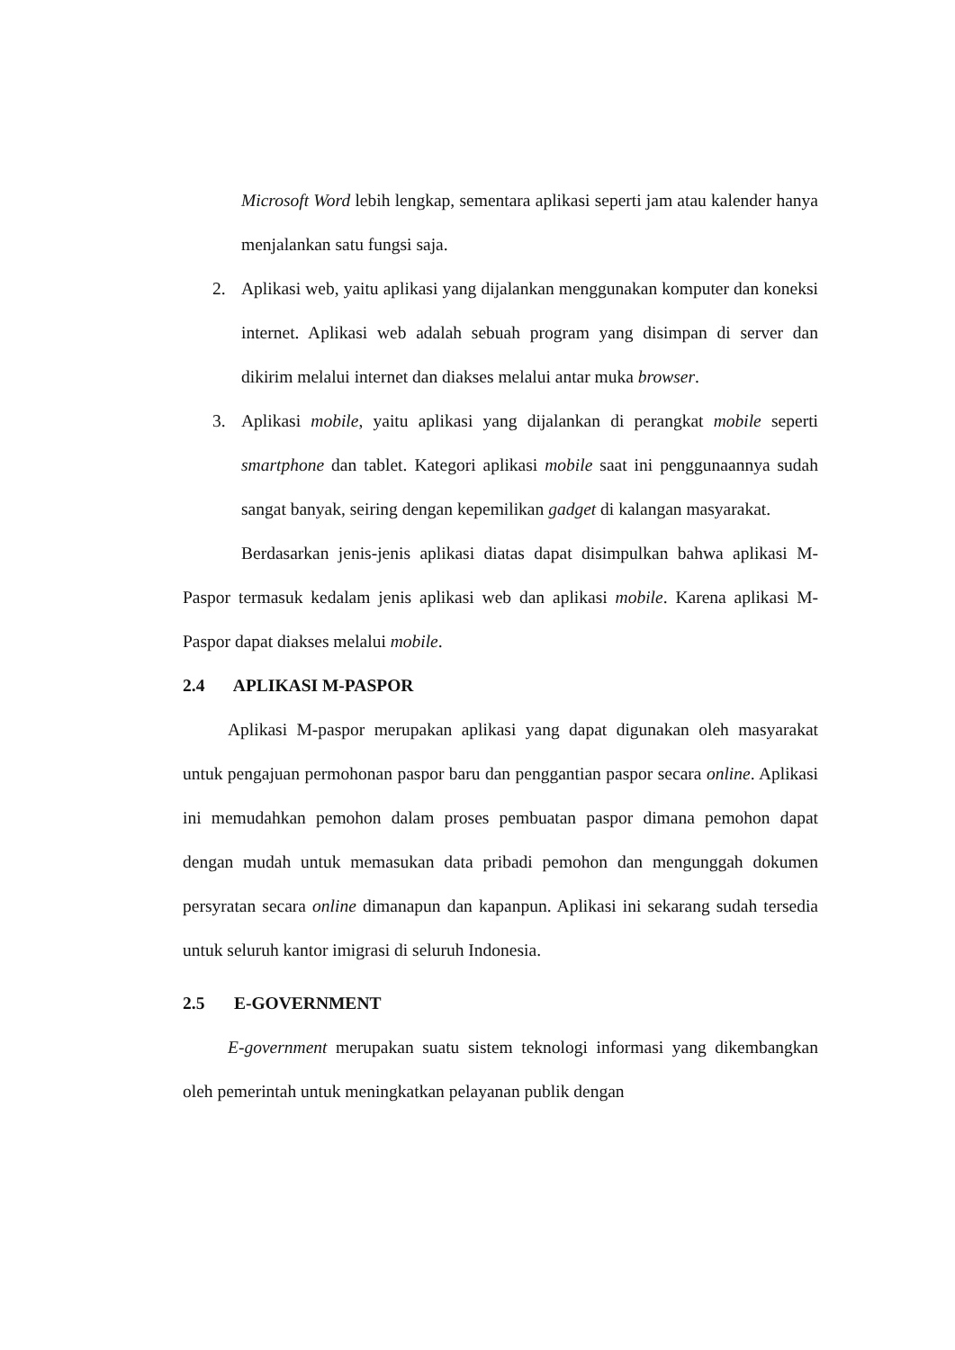Microsoft Word lebih lengkap, sementara aplikasi seperti jam atau kalender hanya menjalankan satu fungsi saja.
2. Aplikasi web, yaitu aplikasi yang dijalankan menggunakan komputer dan koneksi internet. Aplikasi web adalah sebuah program yang disimpan di server dan dikirim melalui internet dan diakses melalui antar muka browser.
3. Aplikasi mobile, yaitu aplikasi yang dijalankan di perangkat mobile seperti smartphone dan tablet. Kategori aplikasi mobile saat ini penggunaannya sudah sangat banyak, seiring dengan kepemilikan gadget di kalangan masyarakat.
Berdasarkan jenis-jenis aplikasi diatas dapat disimpulkan bahwa aplikasi M-Paspor termasuk kedalam jenis aplikasi web dan aplikasi mobile. Karena aplikasi M-Paspor dapat diakses melalui mobile.
2.4 APLIKASI M-PASPOR
Aplikasi M-paspor merupakan aplikasi yang dapat digunakan oleh masyarakat untuk pengajuan permohonan paspor baru dan penggantian paspor secara online. Aplikasi ini memudahkan pemohon dalam proses pembuatan paspor dimana pemohon dapat dengan mudah untuk memasukan data pribadi pemohon dan mengunggah dokumen persyratan secara online dimanapun dan kapanpun. Aplikasi ini sekarang sudah tersedia untuk seluruh kantor imigrasi di seluruh Indonesia.
2.5 E-GOVERNMENT
E-government merupakan suatu sistem teknologi informasi yang dikembangkan oleh pemerintah untuk meningkatkan pelayanan publik dengan